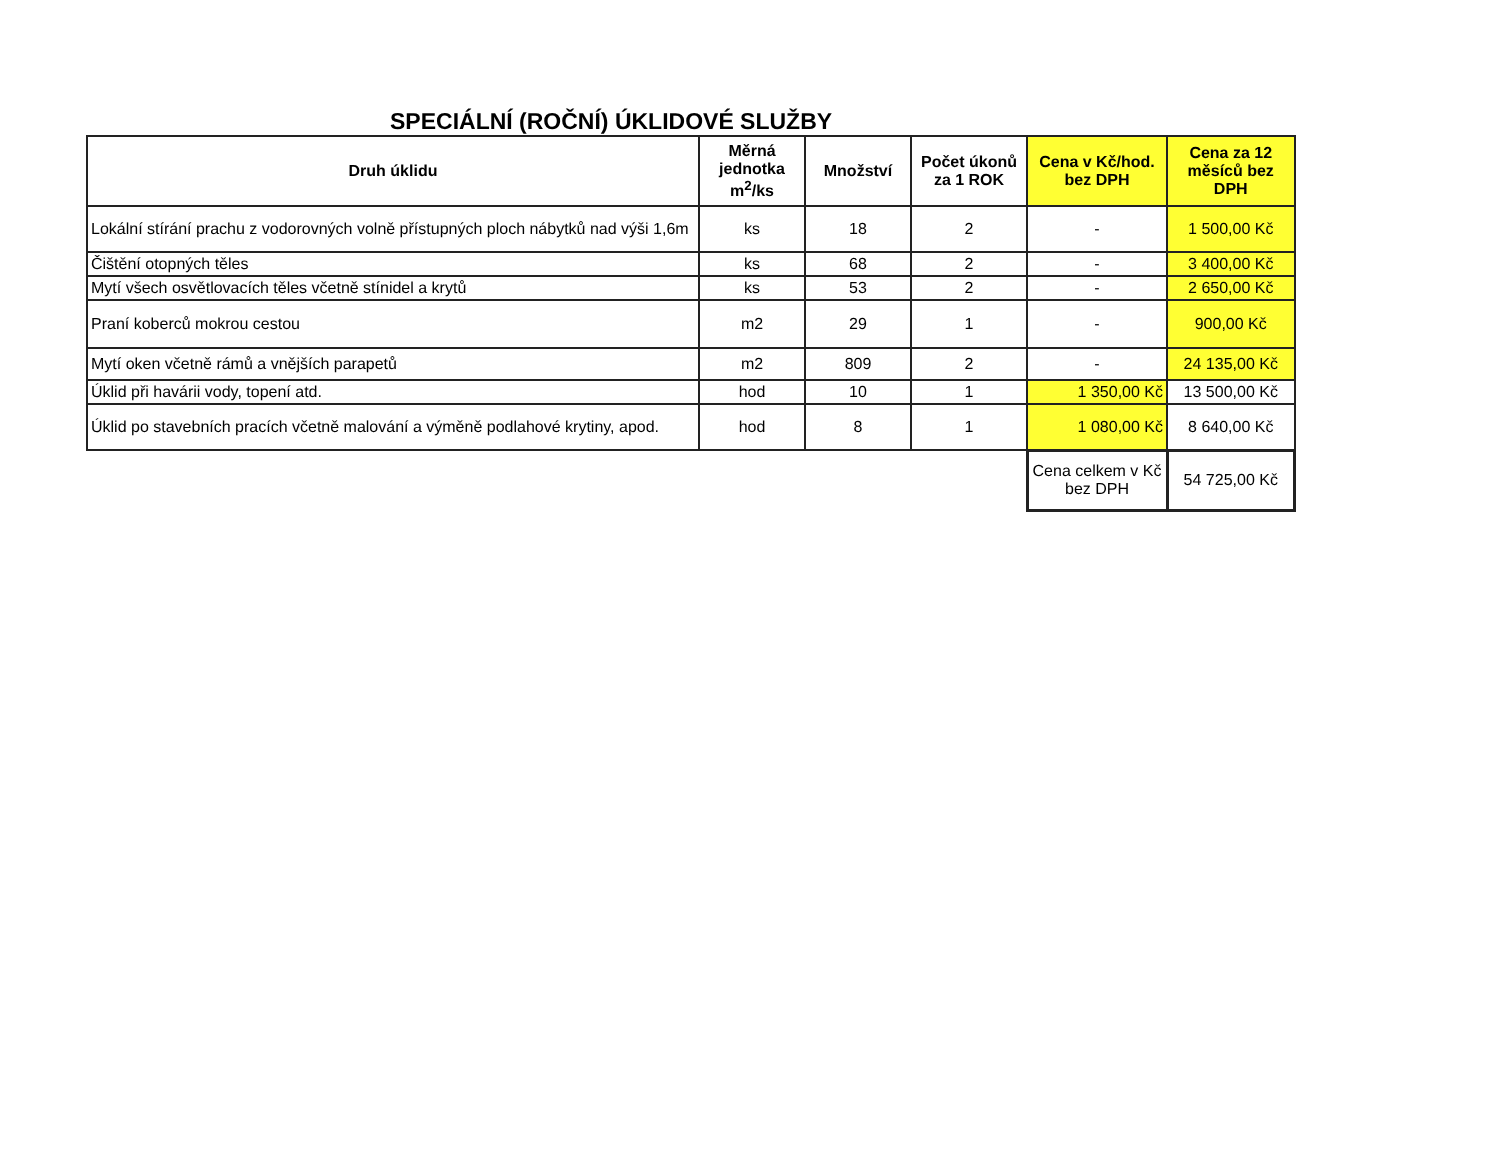SPECIÁLNÍ (ROČNÍ) ÚKLIDOVÉ SLUŽBY
| Druh úklidu | Měrná jednotka m<sup>2</sup>/ks | Množství | Počet úkonů za 1 ROK | Cena v Kč/hod. bez DPH | Cena za 12 měsíců bez DPH |
| --- | --- | --- | --- | --- | --- |
| Lokální stírání prachu z vodorovných volně přístupných ploch nábytků nad výši 1,6m | ks | 18 | 2 | - | 1 500,00 Kč |
| Čištění otopných těles | ks | 68 | 2 | - | 3 400,00 Kč |
| Mytí všech osvětlovacích těles včetně stínidel a krytů | ks | 53 | 2 | - | 2 650,00 Kč |
| Praní koberců mokrou cestou | m2 | 29 | 1 | - | 900,00 Kč |
| Mytí oken včetně rámů a vnějších parapetů | m2 | 809 | 2 | - | 24 135,00 Kč |
| Úklid při havárii vody, topení atd. | hod | 10 | 1 | 1 350,00 Kč | 13 500,00 Kč |
| Úklid po stavebních pracích včetně malování a výměně podlahové krytiny, apod. | hod | 8 | 1 | 1 080,00 Kč | 8 640,00 Kč |
| | | | | Cena celkem v Kč bez DPH | 54 725,00 Kč |